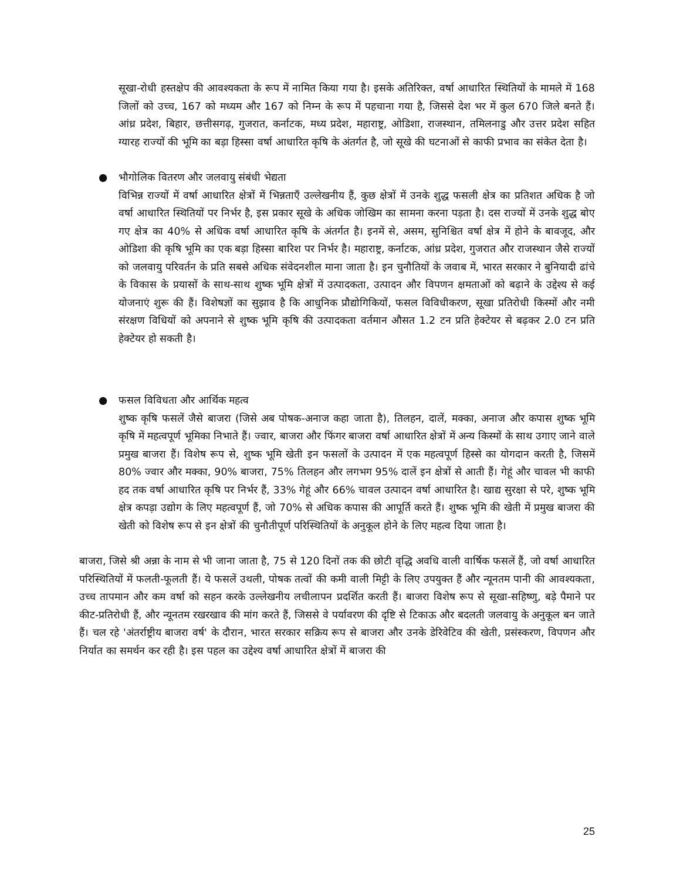सूखा-रोधी हस्तक्षेप की आवश्यकता के रूप में नामित किया गया है। इसके अतिरिक्त, वर्षा आधारित स्थितियों के मामले में 168 जिलों को उच्च, 167 को मध्यम और 167 को निम्न के रूप में पहचाना गया है, जिससे देश भर में कुल 670 जिले बनते हैं। आंध्र प्रदेश, बिहार, छत्तीसगढ़, गुजरात, कर्नाटक, मध्य प्रदेश, महाराष्ट्र, ओडिशा, राजस्थान, तमिलनाडु और उत्तर प्रदेश सहित ग्यारह राज्यों की भूमि का बड़ा हिस्सा वर्षा आधारित कृषि के अंतर्गत है, जो सूखे की घटनाओं से काफी प्रभाव का संकेत देता है।
● भौगोलिक वितरण और जलवायु संबंधी भेद्यता
विभिन्न राज्यों में वर्षा आधारित क्षेत्रों में भिन्नताएँ उल्लेखनीय हैं, कुछ क्षेत्रों में उनके शुद्ध फसली क्षेत्र का प्रतिशत अधिक है जो वर्षा आधारित स्थितियों पर निर्भर है, इस प्रकार सूखे के अधिक जोखिम का सामना करना पड़ता है। दस राज्यों में उनके शुद्ध बोए गए क्षेत्र का 40% से अधिक वर्षा आधारित कृषि के अंतर्गत है। इनमें से, असम, सुनिश्चित वर्षा क्षेत्र में होने के बावजूद, और ओडिशा की कृषि भूमि का एक बड़ा हिस्सा बारिश पर निर्भर है। महाराष्ट्र, कर्नाटक, आंध्र प्रदेश, गुजरात और राजस्थान जैसे राज्यों को जलवायु परिवर्तन के प्रति सबसे अधिक संवेदनशील माना जाता है। इन चुनौतियों के जवाब में, भारत सरकार ने बुनियादी ढांचे के विकास के प्रयासों के साथ-साथ शुष्क भूमि क्षेत्रों में उत्पादकता, उत्पादन और विपणन क्षमताओं को बढ़ाने के उद्देश्य से कई योजनाएं शुरू की हैं। विशेषज्ञों का सुझाव है कि आधुनिक प्रौद्योगिकियों, फसल विविधीकरण, सूखा प्रतिरोधी किस्मों और नमी संरक्षण विधियों को अपनाने से शुष्क भूमि कृषि की उत्पादकता वर्तमान औसत 1.2 टन प्रति हेक्टेयर से बढ़कर 2.0 टन प्रति हेक्टेयर हो सकती है।
● फसल विविधता और आर्थिक महत्व
शुष्क कृषि फसलें जैसे बाजरा (जिसे अब पोषक-अनाज कहा जाता है), तिलहन, दालें, मक्का, अनाज और कपास शुष्क भूमि कृषि में महत्वपूर्ण भूमिका निभाते हैं। ज्वार, बाजरा और फिंगर बाजरा वर्षा आधारित क्षेत्रों में अन्य किस्मों के साथ उगाए जाने वाले प्रमुख बाजरा हैं। विशेष रूप से, शुष्क भूमि खेती इन फसलों के उत्पादन में एक महत्वपूर्ण हिस्से का योगदान करती है, जिसमें 80% ज्वार और मक्का, 90% बाजरा, 75% तिलहन और लगभग 95% दालें इन क्षेत्रों से आती हैं। गेहूं और चावल भी काफी हद तक वर्षा आधारित कृषि पर निर्भर हैं, 33% गेहूं और 66% चावल उत्पादन वर्षा आधारित है। खाद्य सुरक्षा से परे, शुष्क भूमि क्षेत्र कपड़ा उद्योग के लिए महत्वपूर्ण हैं, जो 70% से अधिक कपास की आपूर्ति करते हैं। शुष्क भूमि की खेती में प्रमुख बाजरा की खेती को विशेष रूप से इन क्षेत्रों की चुनौतीपूर्ण परिस्थितियों के अनुकूल होने के लिए महत्व दिया जाता है।
बाजरा, जिसे श्री अन्ना के नाम से भी जाना जाता है, 75 से 120 दिनों तक की छोटी वृद्धि अवधि वाली वार्षिक फसलें हैं, जो वर्षा आधारित परिस्थितियों में फलती-फूलती हैं। ये फसलें उथली, पोषक तत्वों की कमी वाली मिट्टी के लिए उपयुक्त हैं और न्यूनतम पानी की आवश्यकता, उच्च तापमान और कम वर्षा को सहन करके उल्लेखनीय लचीलापन प्रदर्शित करती हैं। बाजरा विशेष रूप से सूखा-सहिष्णु, बड़े पैमाने पर कीट-प्रतिरोधी हैं, और न्यूनतम रखरखाव की मांग करते हैं, जिससे वे पर्यावरण की दृष्टि से टिकाऊ और बदलती जलवायु के अनुकूल बन जाते हैं। चल रहे 'अंतर्राष्ट्रीय बाजरा वर्ष' के दौरान, भारत सरकार सक्रिय रूप से बाजरा और उनके डेरिवेटिव की खेती, प्रसंस्करण, विपणन और निर्यात का समर्थन कर रही है। इस पहल का उद्देश्य वर्षा आधारित क्षेत्रों में बाजरा की
25